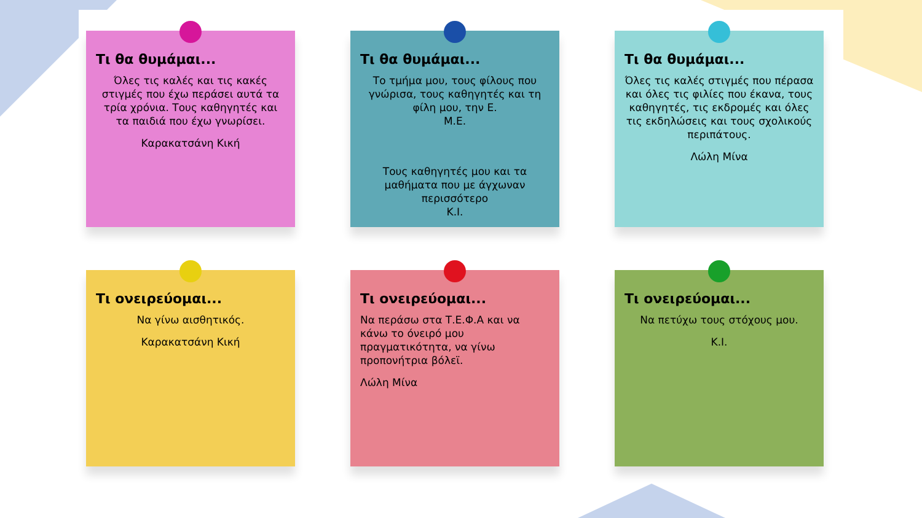Τι θα θυμάμαι...
Όλες τις καλές και τις κακές στιγμές που έχω περάσει αυτά τα τρία χρόνια. Τους καθηγητές και τα παιδιά που έχω γνωρίσει.
Καρακατσάνη Κική
Τι θα θυμάμαι...
Το τμήμα μου, τους φίλους που γνώρισα, τους καθηγητές και τη φίλη μου, την Ε.
Μ.Ε.
Τους καθηγητές μου και τα μαθήματα που με άγχωναν περισσότερο
Κ.Ι.
Τι θα θυμάμαι...
Όλες τις καλές στιγμές που πέρασα και όλες τις φιλίες που έκανα, τους καθηγητές, τις εκδρομές και όλες τις εκδηλώσεις και τους σχολικούς περιπάτους.
Λώλη Μίνα
Τι ονειρεύομαι...
Να γίνω αισθητικός.
Καρακατσάνη Κική
Τι ονειρεύομαι...
Να περάσω στα Τ.Ε.Φ.Α και να κάνω το όνειρό μου πραγματικότητα, να γίνω προπονήτρια βόλεϊ.
Λώλη Μίνα
Τι ονειρεύομαι...
Να πετύχω τους στόχους μου.
Κ.Ι.